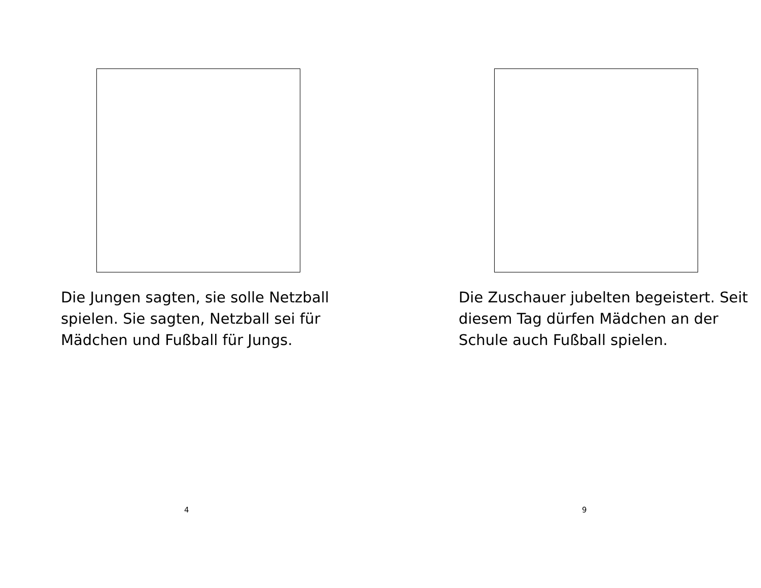Die Jungen sagten, sie solle Netzball spielen. Sie sagten, Netzball sei für Mädchen und Fußball für Jungs.
4
Die Zuschauer jubelten begeistert. Seit diesem Tag dürfen Mädchen an der Schule auch Fußball spielen.
9